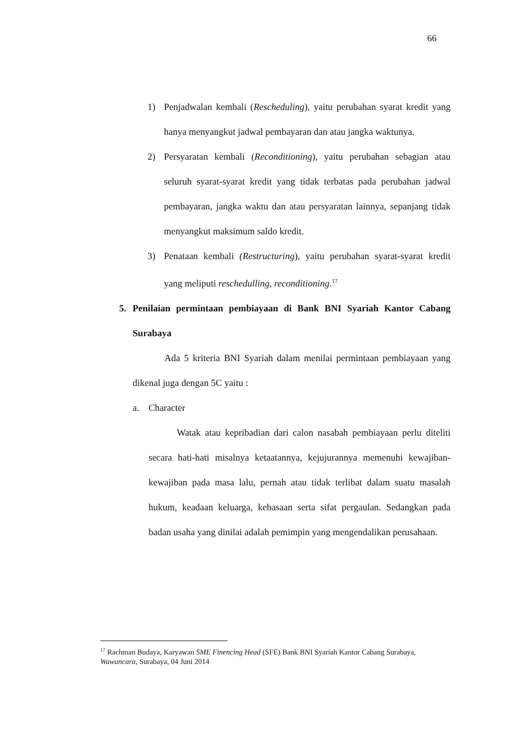66
1) Penjadwalan kembali (Rescheduling), yaitu perubahan syarat kredit yang hanya menyangkut jadwal pembayaran dan atau jangka waktunya.
2) Persyaratan kembali (Reconditioning), yaitu perubahan sebagian atau seluruh syarat-syarat kredit yang tidak terbatas pada perubahan jadwal pembayaran, jangka waktu dan atau persyaratan lainnya, sepanjang tidak menyangkut maksimum saldo kredit.
3) Penataan kembali (Restructuring), yaitu perubahan syarat-syarat kredit yang meliputi reschedulling, reconditioning.<sup>17</sup>
5. Penilaian permintaan pembiayaan di Bank BNI Syariah Kantor Cabang Surabaya
Ada 5 kriteria BNI Syariah dalam menilai permintaan pembiayaan yang dikenal juga dengan 5C yaitu :
a. Character
Watak atau kepribadian dari calon nasabah pembiayaan perlu diteliti secara hati-hati misalnya ketaatannya, kejujurannya memenuhi kewajiban-kewajiban pada masa lalu, pernah atau tidak terlibat dalam suatu masalah hukum, keadaan keluarga, kebasaan serta sifat pergaulan. Sedangkan pada badan usaha yang dinilai adalah pemimpin yang mengendalikan perusahaan.
<sup>17</sup> Rachman Budaya, Karyawan SME Finencing Head (SFE) Bank BNI Syariah Kantor Cabang Surabaya, Wawancara, Surabaya, 04 Juni 2014